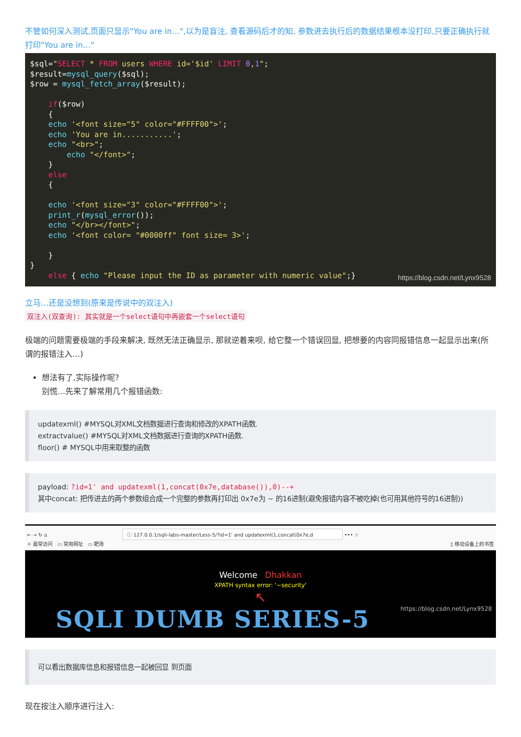不管如何深入测试,页面只显示"You are in…",以为是盲注, 查看源码后才的知, 参数进去执行后的数据结果根本没打印,只要正确执行就打印"You are in…"
$sql="SELECT * FROM users WHERE id='$id' LIMIT 0,1";
$result=mysql_query($sql);
$row = mysql_fetch_array($result);

    if($row)
    {
    echo '<font size="5" color="#FFFF00">';
    echo 'You are in...........';
    echo "<br>";
        echo "</font>";
    }
    else
    {

    echo '<font size="3" color="#FFFF00">';
    print_r(mysql_error());
    echo "</br></font>";
    echo '<font color= "#0000ff" font size= 3>';

    }
}
    else { echo "Please input the ID as parameter with numeric value";}https://blog.csdn.net/Lynx9528
立马…还是没想到(原来是传说中的双注入)
双注入(双查询): 其实就是一个select语句中再嵌套一个select语句
极端的问题需要极端的手段来解决, 既然无法正确显示, 那就逆着来呗, 给它整一个错误回显, 把想要的内容同报错信息一起显示出来(所谓的报错注入…)
想法有了,实际操作呢?
别慌…先来了解常用几个报错函数:
updatexml() #MYSQL对XML文档数据进行查询和修改的XPATH函数.
extractvalue() #MYSQL对XML文档数据进行查询的XPATH函数.
floor() # MYSQL中用来取整的函数
payload: ?id=1' and updatexml(1,concat(0x7e,database()),0)--+
其中concat: 把传进去的两个参数组合成一个完整的参数再打印出 0x7e为 ~ 的16进制(避免报错内容不被吃掉(也可用其他符号的16进制))
← → ↻ ⌂ ⓘ 127.0.0.1/sqli-labs-master/Less-5/?id=1' and updatexml(1,concat(0x7e,d ••• ☆
☼ 最常访问 ▭ 常用网址 ▭ 靶场 ▯ 移动设备上的书签
Welcome Dhakkan
XPATH syntax error: '~security'
↖
SQLI DUMB SERIES-5 https://blog.csdn.net/Lynx9528
可以看出数据库信息和报错信息一起被回显 到页面
现在按注入顺序进行注入: